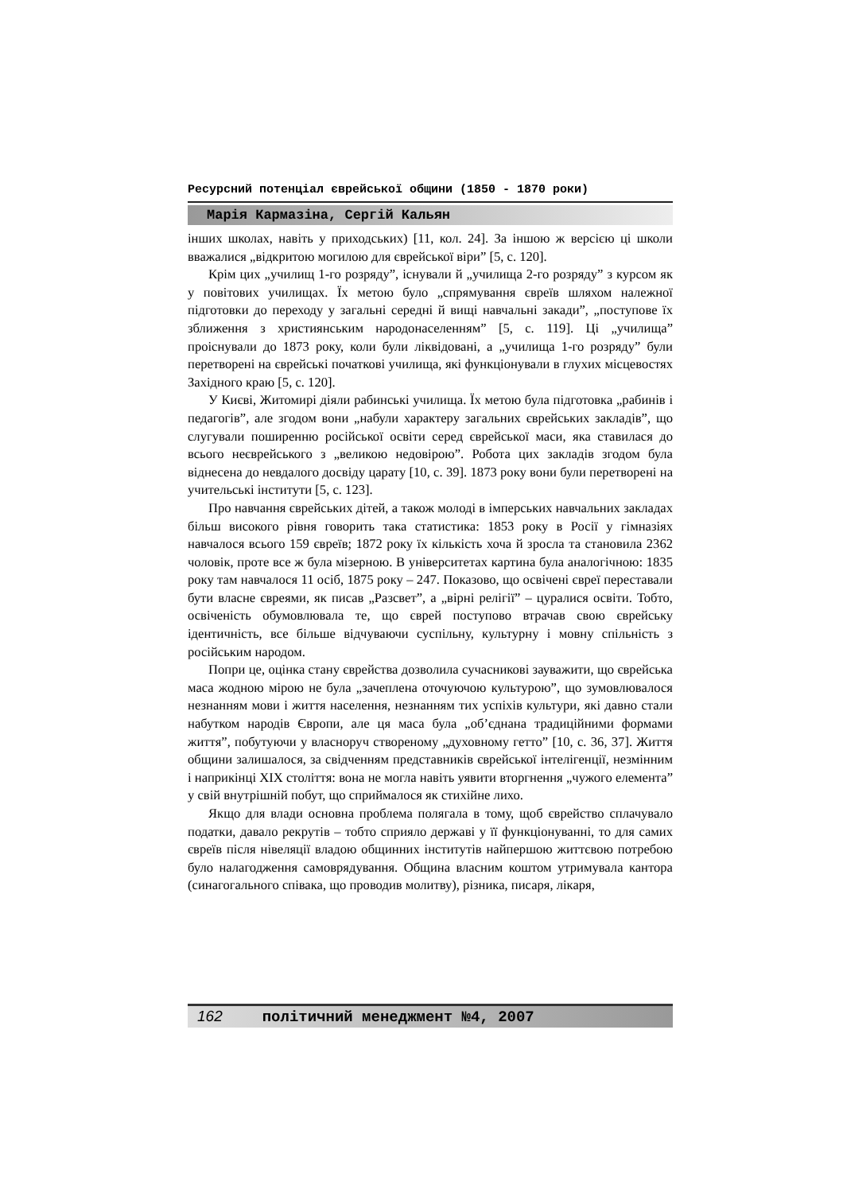Ресурсний потенціал єврейської общини (1850 - 1870 роки)
Марія Кармазіна, Сергій Кальян
інших школах, навіть у приходських) [11, кол. 24]. За іншою ж версією ці школи вважалися „відкритою могилою для єврейської віри” [5, с. 120].
Крім цих „училищ 1-го розряду”, існували й „училища 2-го розряду” з курсом як у повітових училищах. Їх метою було „спрямування євреїв шляхом належної підготовки до переходу у загальні середні й вищі навчальні закади”, „поступове їх зближення з християнським народонаселенням” [5, с. 119]. Ці „училища” проіснували до 1873 року, коли були ліквідовані, а „училища 1-го розряду” були перетворені на єврейські початкові училища, які функціонували в глухих місцевостях Західного краю [5, с. 120].
У Києві, Житомирі діяли рабинські училища. Їх метою була підготовка „рабинів і педагогів”, але згодом вони „набули характеру загальних єврейських закладів”, що слугували поширенню російської освіти серед єврейської маси, яка ставилася до всього неєврейського з „великою недовірою”. Робота цих закладів згодом була віднесена до невдалого досвіду царату [10, с. 39]. 1873 року вони були перетворені на учительські інститути [5, с. 123].
Про навчання єврейських дітей, а також молоді в імперських навчальних закладах більш високого рівня говорить така статистика: 1853 року в Росії у гімназіях навчалося всього 159 євреїв; 1872 року їх кількість хоча й зросла та становила 2362 чоловік, проте все ж була мізерною. В університетах картина була аналогічною: 1835 року там навчалося 11 осіб, 1875 року – 247. Показово, що освічені євреї переставали бути власне євреями, як писав „Разсвет”, а „вірні релігії” – цуралися освіти. Тобто, освіченість обумовлювала те, що єврей поступово втрачав свою єврейську ідентичність, все більше відчуваючи суспільну, культурну і мовну спільність з російським народом.
Попри це, оцінка стану єврейства дозволила сучасникові зауважити, що єврейська маса жодною мірою не була „зачеплена оточуючою культурою”, що зумовлювалося незнанням мови і життя населення, незнанням тих успіхів культури, які давно стали набутком народів Європи, але ця маса була „об’єднана традиційними формами життя”, побутуючи у власноруч створеному „духовному гетто” [10, с. 36, 37]. Життя общини залишалося, за свідченням представників єврейської інтелігенції, незмінним і наприкінці ХІХ століття: вона не могла навіть уявити вторгнення „чужого елемента” у свій внутрішній побут, що сприймалося як стихійне лихо.
Якщо для влади основна проблема полягала в тому, щоб єврейство сплачувало податки, давало рекрутів – тобто сприяло державі у її функціонуванні, то для самих євреїв після нівеляції владою общинних інститутів найпершою життєвою потребою було налагодження самоврядування. Община власним коштом утримувала кантора (синагогального співака, що проводив молитву), різника, писаря, лікаря,
162 політичний менеджмент №4, 2007